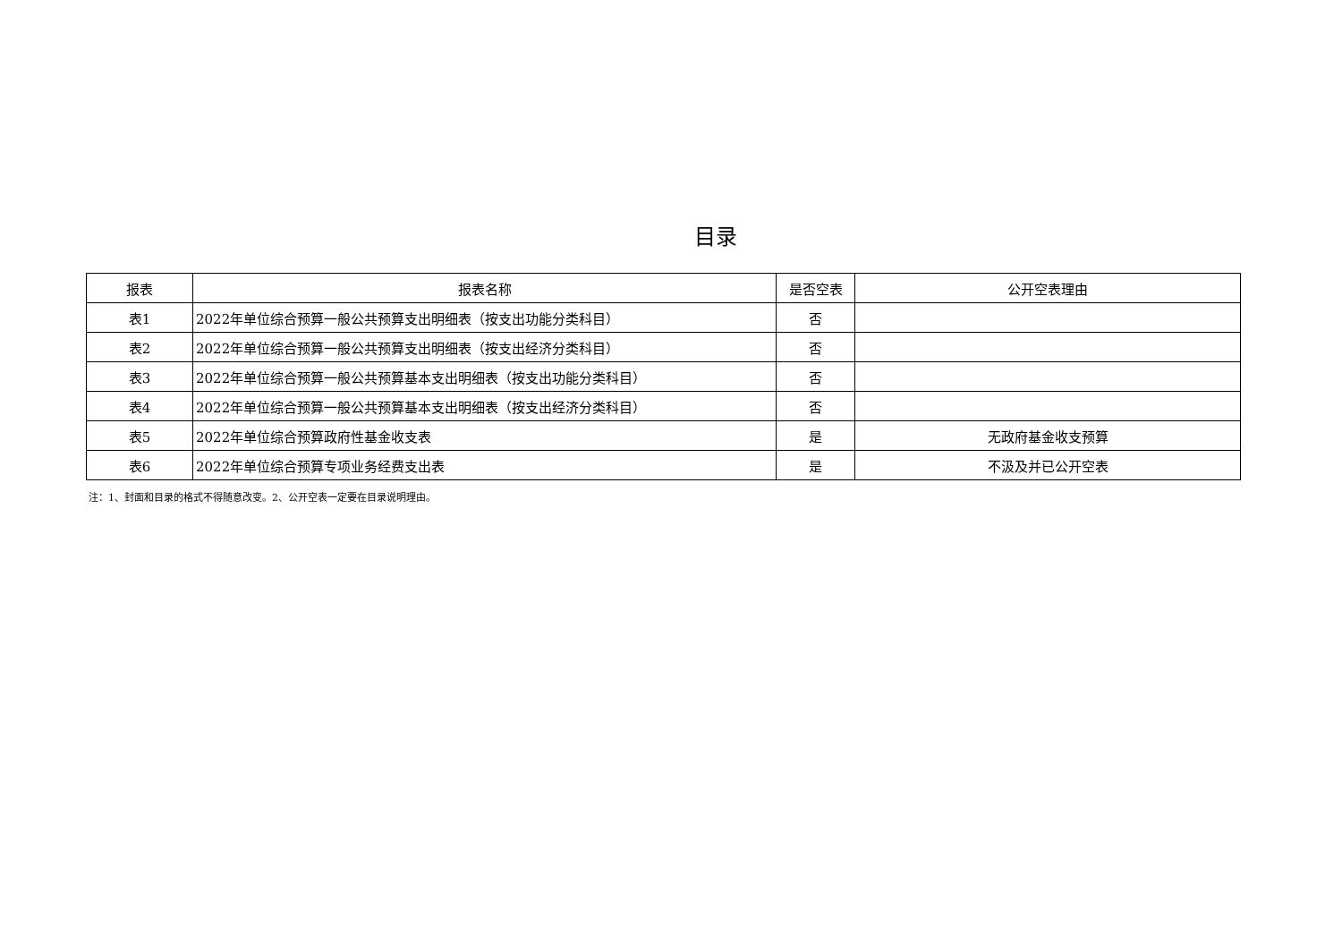目录
| 报表 | 报表名称 | 是否空表 | 公开空表理由 |
| --- | --- | --- | --- |
| 表1 | 2022年单位综合预算一般公共预算支出明细表（按支出功能分类科目） | 否 | |
| 表2 | 2022年单位综合预算一般公共预算支出明细表（按支出经济分类科目） | 否 | |
| 表3 | 2022年单位综合预算一般公共预算基本支出明细表（按支出功能分类科目） | 否 | |
| 表4 | 2022年单位综合预算一般公共预算基本支出明细表（按支出经济分类科目） | 否 | |
| 表5 | 2022年单位综合预算政府性基金收支表 | 是 | 无政府基金收支预算 |
| 表6 | 2022年单位综合预算专项业务经费支出表 | 是 | 不汲及并已公开空表 |
注：1、封面和目录的格式不得随意改变。2、公开空表一定要在目录说明理由。